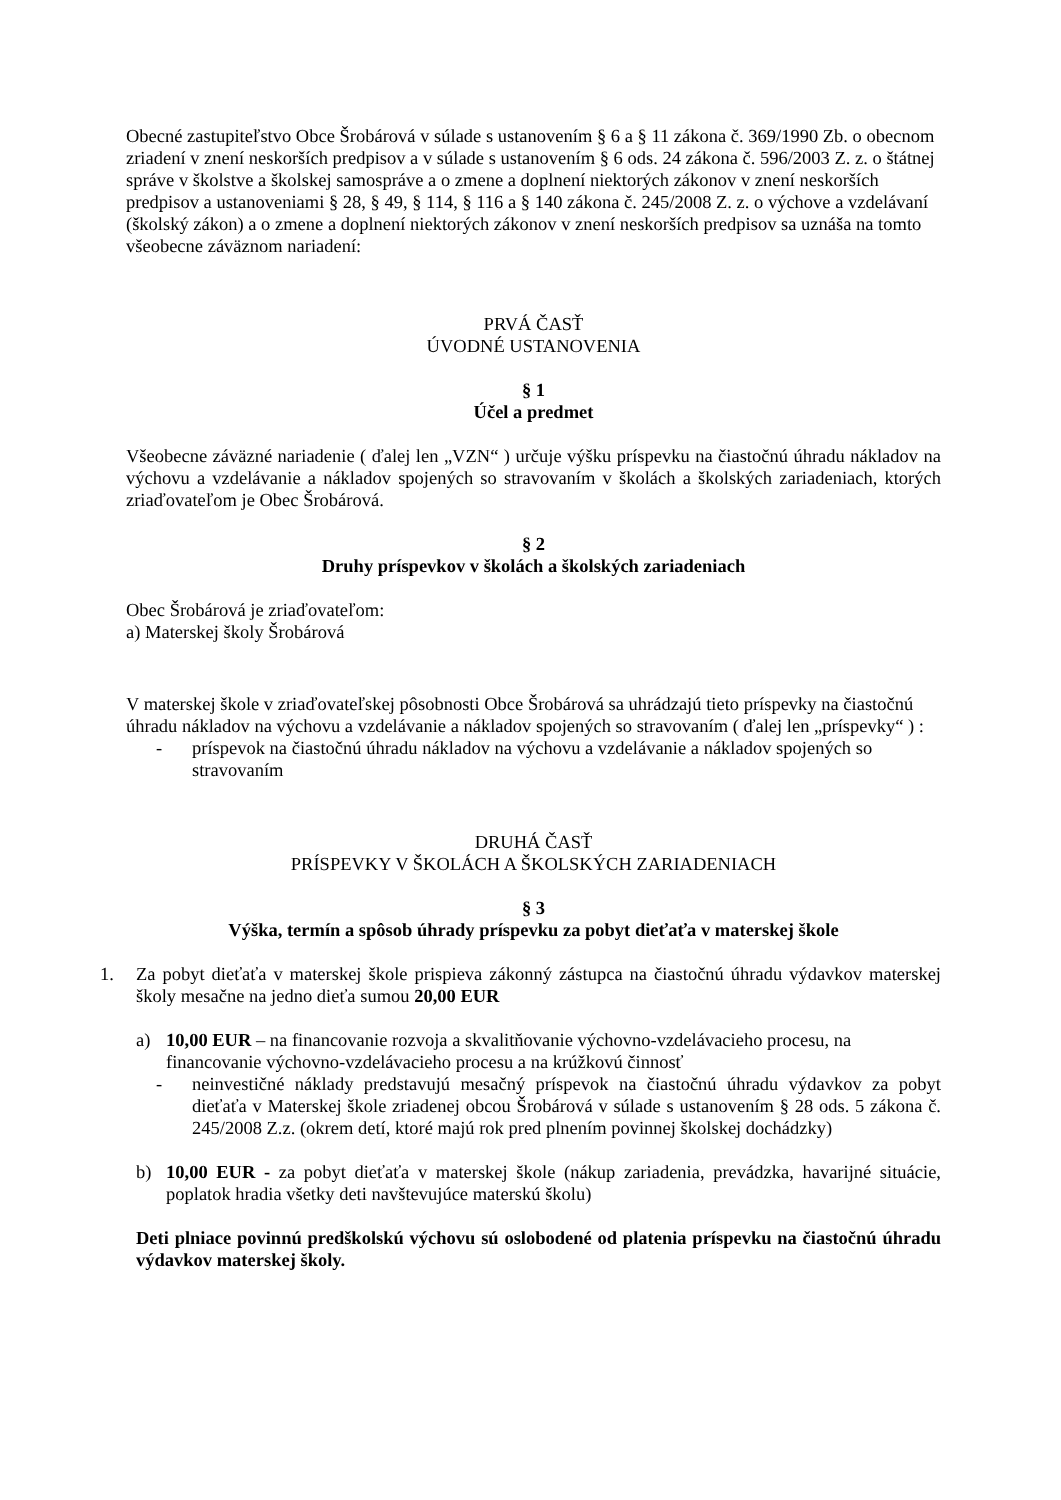Obecné zastupiteľstvo Obce Šrobárová v súlade s ustanovením § 6 a § 11 zákona č. 369/1990 Zb. o obecnom zriadení v znení neskorších predpisov a v súlade s ustanovením § 6 ods. 24 zákona č. 596/2003 Z. z. o štátnej správe v školstve a školskej samospráve a o zmene a doplnení niektorých zákonov v znení neskorších predpisov a ustanoveniami § 28, § 49, § 114, § 116 a § 140 zákona č. 245/2008 Z. z. o výchove a vzdelávaní (školský zákon) a o zmene a doplnení niektorých zákonov v znení neskorších predpisov sa uznáša na tomto všeobecne záväznom nariadení:
PRVÁ ČASŤ
ÚVODNÉ USTANOVENIA
§ 1
Účel a predmet
Všeobecne záväzné nariadenie ( ďalej len „VZN“ ) určuje výšku príspevku na čiastočnú úhradu nákladov na výchovu a vzdelávanie a nákladov spojených so stravovaním v školách a školských zariadeniach, ktorých zriaďovateľom je Obec Šrobárová.
§ 2
Druhy príspevkov v školách a školských zariadeniach
Obec Šrobárová je zriaďovateľom:
a) Materskej školy Šrobárová
V materskej škole v zriaďovateľskej pôsobnosti Obce Šrobárová sa uhrádzajú tieto príspevky na čiastočnú úhradu nákladov na výchovu a vzdelávanie a nákladov spojených so stravovaním ( ďalej len „príspevky“ ) :
- príspevok na čiastočnú úhradu nákladov na výchovu a vzdelávanie a nákladov spojených so stravovaním
DRUHÁ ČASŤ
PRÍSPEVKY V ŠKOLÁCH A ŠKOLSKÝCH ZARIADENIACH
§ 3
Výška, termín a spôsob úhrady príspevku za pobyt dieťaťa v materskej škole
1. Za pobyt dieťaťa v materskej škole prispieva zákonný zástupca na čiastočnú úhradu výdavkov materskej školy mesačne na jedno dieťa sumou 20,00 EUR
a) 10,00 EUR – na financovanie rozvoja a skvalitňovanie výchovno-vzdelávacieho procesu, na financovanie výchovno-vzdelávacieho procesu a na krúžkovú činnosť
- neinvestičné náklady predstavujú mesačný príspevok na čiastočnú úhradu výdavkov za pobyt dieťaťa v Materskej škole zriadenej obcou Šrobárová v súlade s ustanovením § 28 ods. 5 zákona č. 245/2008 Z.z. (okrem detí, ktoré majú rok pred plnením povinnej školskej dochádzky)
b) 10,00 EUR - za pobyt dieťaťa v materskej škole (nákup zariadenia, prevádzka, havarijné situácie, poplatok hradia všetky deti navštevujúce materskú školu)
Deti plniace povinnú predškolskú výchovu sú oslobodené od platenia príspevku na čiastočnú úhradu výdavkov materskej školy.